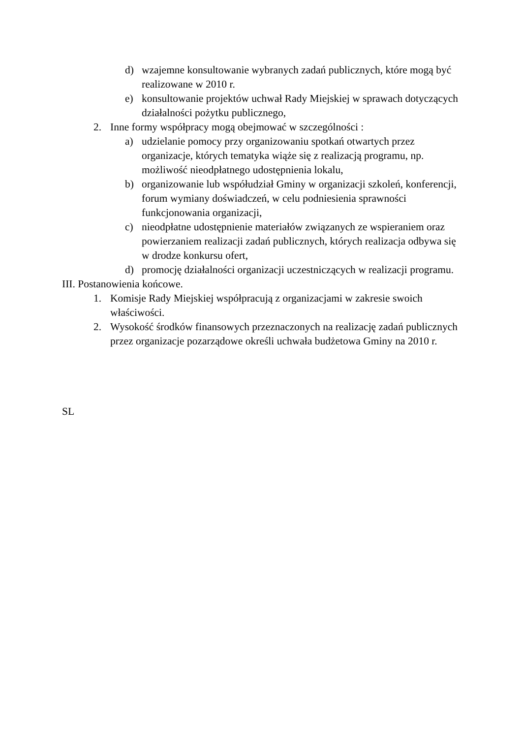d) wzajemne konsultowanie wybranych zadań publicznych, które mogą być realizowane w 2010 r.
e) konsultowanie projektów uchwał Rady Miejskiej w sprawach dotyczących działalności pożytku publicznego,
2. Inne formy współpracy mogą obejmować w szczególności :
a) udzielanie pomocy przy organizowaniu spotkań otwartych przez organizacje, których tematyka wiąże się z realizacją programu, np. możliwość nieodpłatnego udostępnienia lokalu,
b) organizowanie lub współudział Gminy w organizacji szkoleń, konferencji, forum wymiany doświadczeń, w celu podniesienia sprawności funkcjonowania organizacji,
c) nieodpłatne udostępnienie materiałów związanych ze wspieraniem oraz powierzaniem realizacji zadań publicznych, których realizacja odbywa się w drodze konkursu ofert,
d) promocję działalności organizacji uczestniczących w realizacji programu.
III. Postanowienia końcowe.
1. Komisje Rady Miejskiej współpracują z organizacjami w zakresie swoich właściwości.
2. Wysokość środków finansowych przeznaczonych na realizację zadań publicznych przez organizacje pozarządowe określi uchwała budżetowa Gminy na 2010 r.
SL